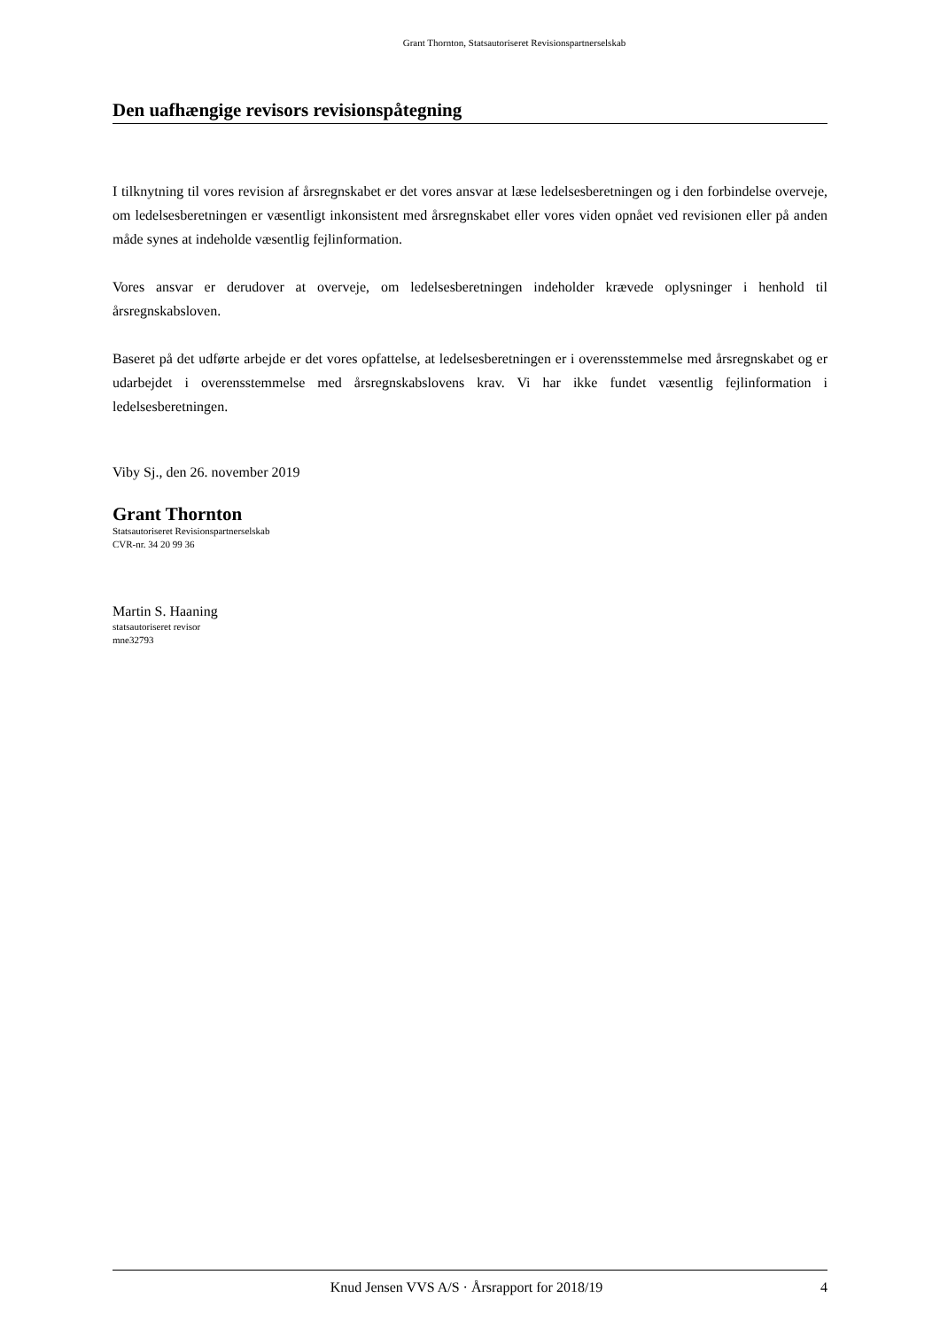Grant Thornton, Statsautoriseret Revisionspartnerselskab
Den uafhængige revisors revisionspåtegning
I tilknytning til vores revision af årsregnskabet er det vores ansvar at læse ledelsesberetningen og i den forbindelse overveje, om ledelsesberetningen er væsentligt inkonsistent med årsregnskabet eller vores viden opnået ved revisionen eller på anden måde synes at indeholde væsentlig fejlinformation.
Vores ansvar er derudover at overveje, om ledelsesberetningen indeholder krævede oplysninger i henhold til årsregnskabsloven.
Baseret på det udførte arbejde er det vores opfattelse, at ledelsesberetningen er i overensstemmelse med årsregnskabet og er udarbejdet i overensstemmelse med årsregnskabslovens krav. Vi har ikke fundet væsentlig fejlinformation i ledelsesberetningen.
Viby Sj., den 26. november 2019
Grant Thornton
Statsautoriseret Revisionspartnerselskab
CVR-nr. 34 20 99 36
Martin S. Haaning
statsautoriseret revisor
mne32793
Knud Jensen VVS A/S · Årsrapport for 2018/19 4